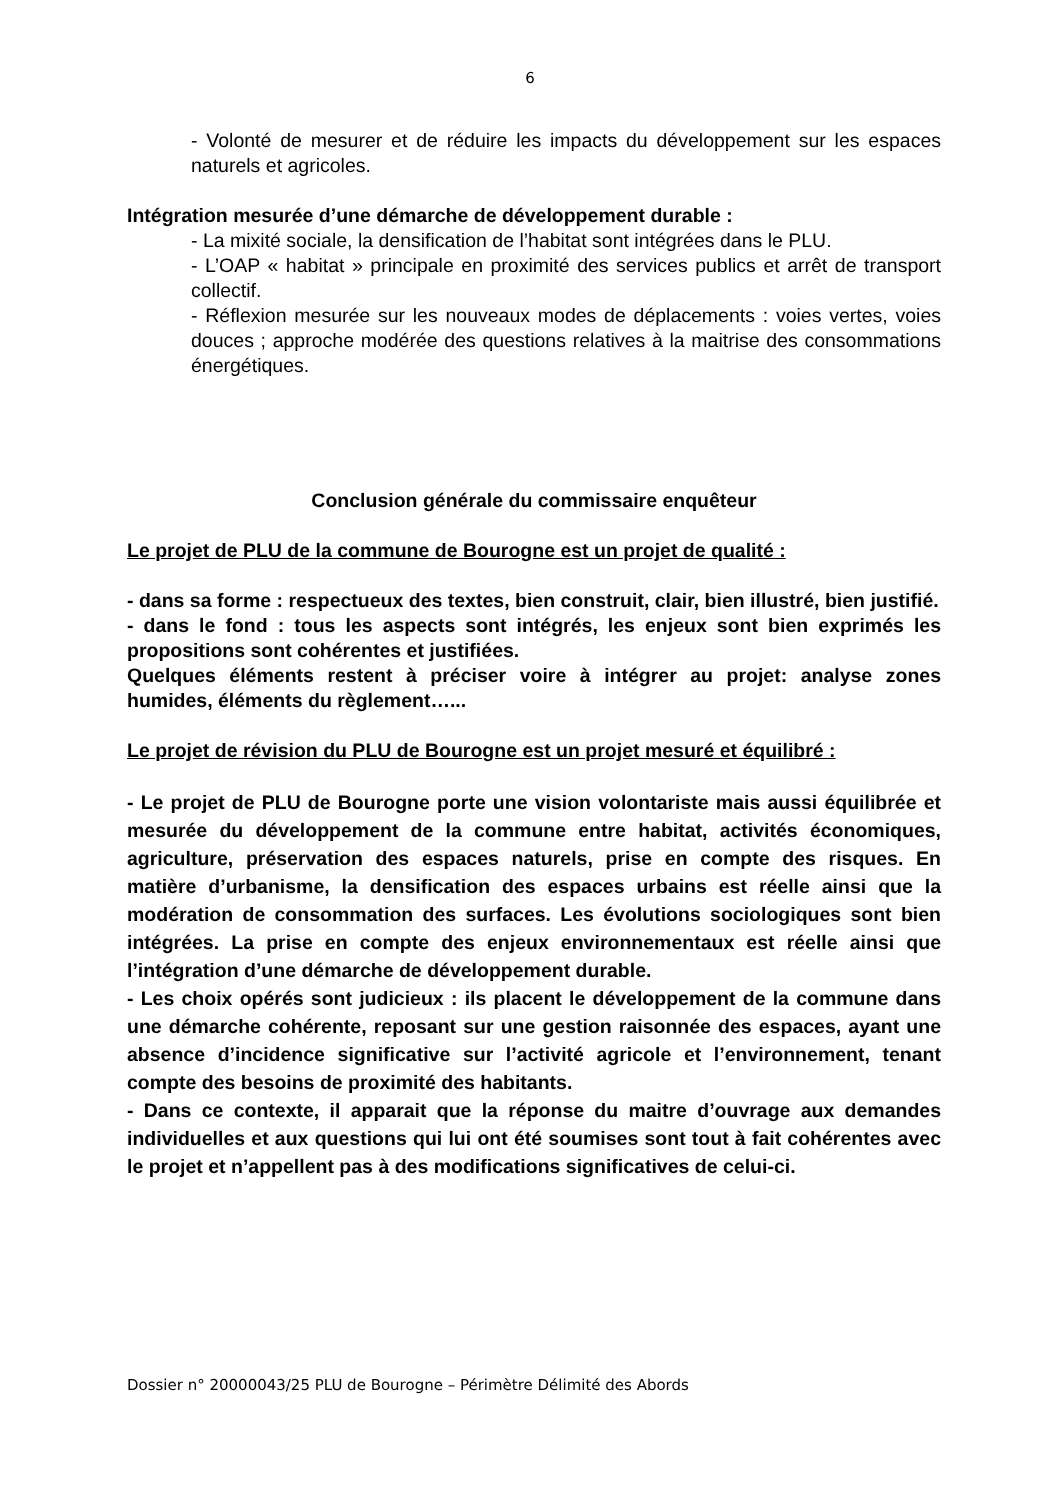6
- Volonté de mesurer et de réduire les impacts du développement sur les espaces naturels et agricoles.
Intégration mesurée d’une démarche de développement durable :
- La mixité sociale, la densification de l’habitat sont intégrées dans le PLU.
- L’OAP « habitat » principale en proximité des services publics et arrêt de transport collectif.
- Réflexion mesurée sur les nouveaux modes de déplacements : voies vertes, voies douces ; approche modérée des questions relatives à la maitrise des consommations énergétiques.
Conclusion générale du commissaire enquêteur
Le projet de PLU de la commune de Bourogne est un projet de qualité :
- dans sa forme : respectueux des textes, bien construit, clair, bien illustré, bien justifié.
- dans le fond : tous les aspects sont intégrés, les enjeux sont bien exprimés les propositions sont cohérentes et justifiées.
Quelques éléments restent à préciser voire à intégrer au projet: analyse zones humides, éléments du règlement…...
Le projet de révision du PLU de Bourogne est un projet mesuré et équilibré :
- Le projet de PLU de Bourogne porte une vision volontariste mais aussi équilibrée et mesurée du développement de la commune entre habitat, activités économiques, agriculture, préservation des espaces naturels, prise en compte des risques. En matière d’urbanisme, la densification des espaces urbains est réelle ainsi que la modération de consommation des surfaces. Les évolutions sociologiques sont bien intégrées. La prise en compte des enjeux environnementaux est réelle ainsi que l’intégration d’une démarche de développement durable.
- Les choix opérés sont judicieux : ils placent le développement de la commune dans une démarche cohérente, reposant sur une gestion raisonnée des espaces, ayant une absence d’incidence significative sur l’activité agricole et l’environnement, tenant compte des besoins de proximité des habitants.
- Dans ce contexte, il apparait que la réponse du maitre d’ouvrage aux demandes individuelles et aux questions qui lui ont été soumises sont tout à fait cohérentes avec le projet et n’appellent pas à des modifications significatives de celui-ci.
Dossier n° 20000043/25 PLU de Bourogne – Périmètre Délimité des Abords